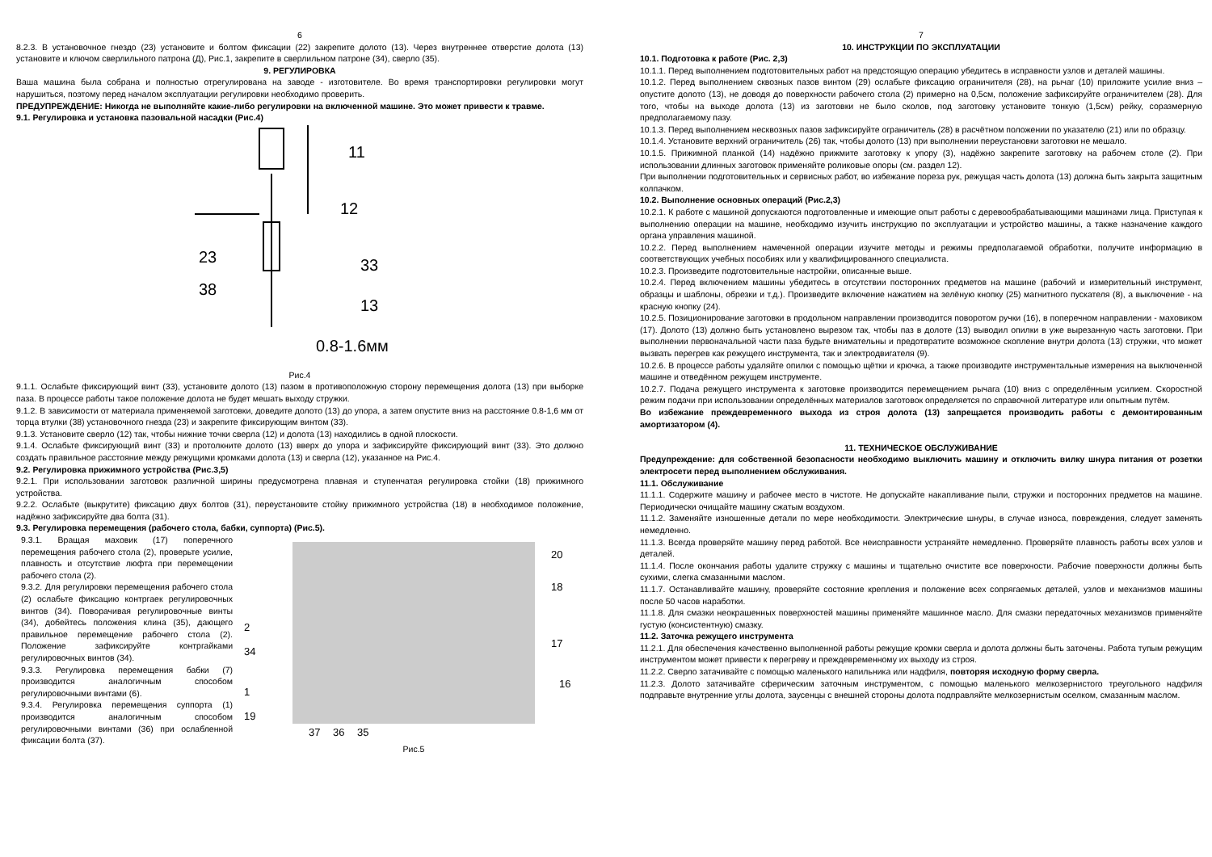6
8.2.3. В установочное гнездо (23) установите и болтом фиксации (22) закрепите долото (13). Через внутреннее отверстие долота (13) установите и ключом сверлильного патрона (Д), Рис.1, закрепите в сверлильном патроне (34), сверло (35).
9. РЕГУЛИРОВКА
Ваша машина была собрана и полностью отрегулирована на заводе - изготовителе. Во время транспортировки регулировки могут нарушиться, поэтому перед началом эксплуатации регулировки необходимо проверить.
ПРЕДУПРЕЖДЕНИЕ: Никогда не выполняйте какие-либо регулировки на включенной машине. Это может привести к травме.
9.1. Регулировка и установка пазовальной насадки (Рис.4)
11
12
23
33
38
13
0.8-1.6мм
Рис.4
9.1.1. Ослабьте фиксирующий винт (33), установите долото (13) пазом в противоположную сторону перемещения долота (13) при выборке паза. В процессе работы такое положение долота не будет мешать выходу стружки.
9.1.2. В зависимости от материала применяемой заготовки, доведите долото (13) до упора, а затем опустите вниз на расстояние 0.8-1,6 мм от торца втулки (38) установочного гнезда (23) и закрепите фиксирующим винтом (33).
9.1.3. Установите сверло (12) так, чтобы нижние точки сверла (12) и долота (13) находились в одной плоскости.
9.1.4. Ослабьте фиксирующий винт (33) и протолкните долото (13) вверх до упора и зафиксируйте фиксирующий винт (33). Это должно создать правильное расстояние между режущими кромками долота (13) и сверла (12), указанное на Рис.4.
9.2. Регулировка прижимного устройства (Рис.3,5)
9.2.1. При использовании заготовок различной ширины предусмотрена плавная и ступенчатая регулировка стойки (18) прижимного устройства.
9.2.2. Ослабьте (выкрутите) фиксацию двух болтов (31), переустановите стойку прижимного устройства (18) в необходимое положение, надёжно зафиксируйте два болта (31).
9.3. Регулировка перемещения (рабочего стола, бабки, суппорта) (Рис.5).
9.3.1. Вращая маховик (17) поперечного перемещения рабочего стола (2), проверьте усилие, плавность и отсутствие люфта при перемещении рабочего стола (2).
9.3.2. Для регулировки перемещения рабочего стола (2) ослабьте фиксацию контргаек регулировочных винтов (34). Поворачивая регулировочные винты (34), добейтесь положения клина (35), дающего правильное перемещение рабочего стола (2). Положение зафиксируйте контргайками регулировочных винтов (34).
9.3.3. Регулировка перемещения бабки (7) производится аналогичным способом регулировочными винтами (6).
9.3.4. Регулировка перемещения суппорта (1) производится аналогичным способом регулировочными винтами (36) при ослабленной фиксации болта (37).
20
18
2
17
34
1
16
19
37
36
35
Рис.5
7
10. ИНСТРУКЦИИ ПО ЭКСПЛУАТАЦИИ
10.1. Подготовка к работе (Рис. 2,3)
10.1.1. Перед выполнением подготовительных работ на предстоящую операцию убедитесь в исправности узлов и деталей машины.
10.1.2. Перед выполнением сквозных пазов винтом (29) ослабьте фиксацию ограничителя (28), на рычаг (10) приложите усилие вниз – опустите долото (13), не доводя до поверхности рабочего стола (2) примерно на 0,5см, положение зафиксируйте ограничителем (28). Для того, чтобы на выходе долота (13) из заготовки не было сколов, под заготовку установите тонкую (1,5см) рейку, соразмерную предполагаемому пазу.
10.1.3. Перед выполнением несквозных пазов зафиксируйте ограничитель (28) в расчётном положении по указателю (21) или по образцу.
10.1.4. Установите верхний ограничитель (26) так, чтобы долото (13) при выполнении переустановки заготовки не мешало.
10.1.5. Прижимной планкой (14) надёжно прижмите заготовку к упору (3), надёжно закрепите заготовку на рабочем столе (2). При использовании длинных заготовок применяйте роликовые опоры (см. раздел 12).
При выполнении подготовительных и сервисных работ, во избежание пореза рук, режущая часть долота (13) должна быть закрыта защитным колпачком.
10.2. Выполнение основных операций (Рис.2,3)
10.2.1. К работе с машиной допускаются подготовленные и имеющие опыт работы с деревообрабатывающими машинами лица. Приступая к выполнению операции на машине, необходимо изучить инструкцию по эксплуатации и устройство машины, а также назначение каждого органа управления машиной.
10.2.2. Перед выполнением намеченной операции изучите методы и режимы предполагаемой обработки, получите информацию в соответствующих учебных пособиях или у квалифицированного специалиста.
10.2.3. Произведите подготовительные настройки, описанные выше.
10.2.4. Перед включением машины убедитесь в отсутствии посторонних предметов на машине (рабочий и измерительный инструмент, образцы и шаблоны, обрезки и т.д.). Произведите включение нажатием на зелёную кнопку (25) магнитного пускателя (8), а выключение - на красную кнопку (24).
10.2.5. Позиционирование заготовки в продольном направлении производится поворотом ручки (16), в поперечном направлении - маховиком (17). Долото (13) должно быть установлено вырезом так, чтобы паз в долоте (13) выводил опилки в уже вырезанную часть заготовки. При выполнении первоначальной части паза будьте внимательны и предотвратите возможное скопление внутри долота (13) стружки, что может вызвать перегрев как режущего инструмента, так и электродвигателя (9).
10.2.6. В процессе работы удаляйте опилки с помощью щётки и крючка, а также производите инструментальные измерения на выключенной машине и отведённом режущем инструменте.
10.2.7. Подача режущего инструмента к заготовке производится перемещением рычага (10) вниз с определённым усилием. Скоростной режим подачи при использовании определённых материалов заготовок определяется по справочной литературе или опытным путём.
Во избежание преждевременного выхода из строя долота (13) запрещается производить работы с демонтированным амортизатором (4).
11. ТЕХНИЧЕСКОЕ ОБСЛУЖИВАНИЕ
Предупреждение: для собственной безопасности необходимо выключить машину и отключить вилку шнура питания от розетки электросети перед выполнением обслуживания.
11.1. Обслуживание
11.1.1. Содержите машину и рабочее место в чистоте. Не допускайте накапливание пыли, стружки и посторонних предметов на машине. Периодически очищайте машину сжатым воздухом.
11.1.2. Заменяйте изношенные детали по мере необходимости. Электрические шнуры, в случае износа, повреждения, следует заменять немедленно.
11.1.3. Всегда проверяйте машину перед работой. Все неисправности устраняйте немедленно. Проверяйте плавность работы всех узлов и деталей.
11.1.4. После окончания работы удалите стружку с машины и тщательно очистите все поверхности. Рабочие поверхности должны быть сухими, слегка смазанными маслом.
11.1.7. Останавливайте машину, проверяйте состояние крепления и положение всех сопрягаемых деталей, узлов и механизмов машины после 50 часов наработки.
11.1.8. Для смазки неокрашенных поверхностей машины применяйте машинное масло. Для смазки передаточных механизмов применяйте густую (консистентную) смазку.
11.2. Заточка режущего инструмента
11.2.1. Для обеспечения качественно выполненной работы режущие кромки сверла и долота должны быть заточены. Работа тупым режущим инструментом может привести к перегреву и преждевременному их выходу из строя.
11.2.2. Сверло затачивайте с помощью маленького напильника или надфиля, повторяя исходную форму сверла.
11.2.3. Долото затачивайте сферическим заточным инструментом, с помощью маленького мелкозернистого треугольного надфиля подправьте внутренние углы долота, заусенцы с внешней стороны долота подправляйте мелкозернистым оселком, смазанным маслом.